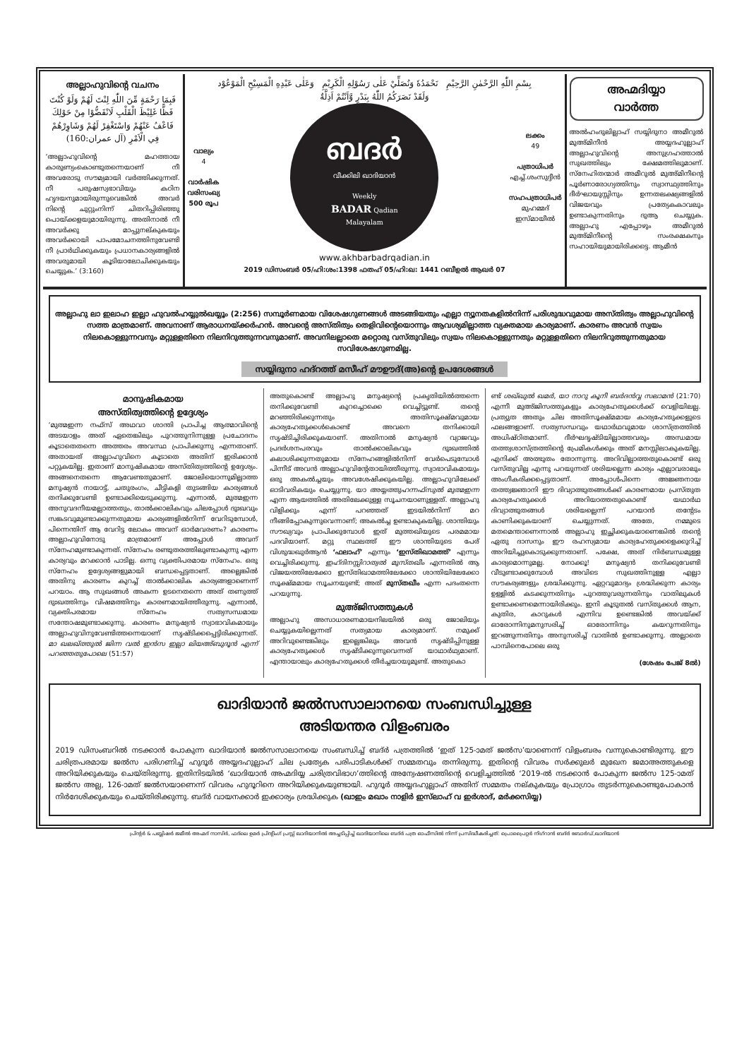അല്ലാഹുവിന്റെ വചനം
فَبِمَا رَحْمَةٍ مِّنَ اللّٰهِ لِنْتَ لَهُمْ وَلَوْ كُنْتَ فَظًّا غَلِيْظَ الْقَلْبِ لَانْفَضُّوْا مِنْ حَوْلِكَ فَاعْفُ عَنْهُمْ وَاسْتَغْفِرْ لَهُمْ وَشَاوِرْهُمْ فِي الْاَمْرِ (آل عمران:160)
‘അല്ലാഹുവിന്റെ മഹത്തായ കാരുണ്യംകൊണ്ടുതന്നെയാണ് നീ അവരോടു സൗമ്യമായി വർത്തിക്കുന്നത്. നീ പരുഷസ്വഭാവിയും കഠിന ഹൃദയനുമായിരുന്നുവെങ്കിൽ അവർ നിന്റെ ചുറ്റുംനിന്ന് ചിതറിപ്പിരിഞ്ഞു പൊയ്ക്കളയുമായിരുന്നു. അതിനാൽ നീ അവർക്കു മാപ്പുനല്കുകയും അവർക്കായി പാപമോചനത്തിനുവേണ്ടി നീ പ്രാർഥിക്കുകയും പ്രധാനകാര്യങ്ങളിൽ അവരുമായി കൂടിയാലോചിക്കുകയും ചെയ്യുക.’ (3:160)
بِسْمِ اللّٰهِ الرَّحْمٰنِ الرَّحِيْمِ نَحْمَدُهٗ وَنُصَلِّيْ عَلٰى رَسُوْلِهِ الْكَرِيْمِ وَعَلٰى عَبْدِهِ الْمَسِيْحِ الْمَوْعُوْد
وَلَقَدْ نَصَرَكُمُ اللّٰهُ بِبَدْرٍ وَّاَنْتُمْ اَذِلَّةٌ
വാല്യം
4
വാർഷിക
വരിസംഖ്യ
500 രൂപ
ബദർ
വീക്കിലി ഖാദിയാൻ
Weekly
BADAR Qadian
Malayalam
ലക്കം
49
പത്രാധിപർ
എച്ച്.ശംസുദ്ദീൻ
സഹപത്രാധിപർ
മുഹമ്മദ്
ഇസ്മായീൽ
www.akhbarbadrqadian.in
2019 ഡിസംബർ 05/ഹി:ശം:1398 ഫതഹ് 05/ഹി:ഖ: 1441 റബീഉൽ ആഖർ 07
അഹ്മദിയ്യാ
വാർത്ത
അൽഹംദുലില്ലാഹ് സയ്യിദുനാ അമീറുൽ മുഅ്മിനീൻ അയ്യദഹുല്ലാഹ് അല്ലാഹുവിന്റെ അനുഗ്രഹത്താൽ സുഖത്തിലും ക്ഷേമത്തിലുമാണ്. സ്നേഹിതന്മാർ അമീറുൽ മുഅ്മിനീന്റെ പൂർണാരോഗ്യത്തിനും സ്വാസ്ഥ്യത്തിനും ദീർഘായുസ്സിനും ഉന്നതലക്ഷ്യങ്ങളിൽ വിജയവും പ്രത്യേകകാവലും ഉണ്ടാകുന്നതിനും ദുആ ചെയ്യുക. അല്ലാഹു എപ്പോഴും അമീറുൽ മുഅ്മിനീന്റെ സംരക്ഷകനും സഹായിയുമായിരിക്കട്ടെ. ആമീൻ
അല്ലാഹു ലാ ഇലാഹ ഇല്ലാ ഹുവൽഹയ്യുൽഖയ്യൂം (2:256) സമ്പൂർണമായ വിശേഷഗുണങ്ങൾ അടങ്ങിയതും എല്ലാ ന്യൂനതകളിൽനിന്ന് പരിശുദ്ധവുമായ അസ്തിത്വം അല്ലാഹുവിന്റെ സത്ത മാത്രമാണ്. അവനാണ് ആരാധനയ്ക്കർഹൻ. അവന്റെ അസ്തിത്വം തെളിവിന്റെയൊന്നും ആവശ്യമില്ലാത്ത വ്യക്തമായ കാര്യമാണ്. കാരണം അവൻ സ്വയം നിലകൊള്ളുന്നവനും മറ്റുള്ളതിനെ നിലനിറുത്തുന്നവനുമാണ്. അവനിലല്ലാതെ മറ്റൊരു വസ്തുവിലും സ്വയം നിലകൊള്ളുന്നതും മറ്റുള്ളതിനെ നിലനിറുത്തുന്നതുമായ സവിശേഷഗുണമില്ല.
സയ്യിദുനാ ഹദ്റത്ത് മസീഹ് മൗഊദ്(അ)ന്റെ ഉപദേശങ്ങൾ
മാനുഷികമായ
അസ്തിത്വത്തിന്റെ ഉദ്ദേശ്യം
‘മുത്മഇന്ന നഫ്സ് അഥവാ ശാന്തി പ്രാപിച്ച ആത്മാവിന്റെ അടയാളം അത് ഏതെങ്കിലും പുറത്തുനിന്നുള്ള പ്രചോദനം കൂടാതെതന്നെ അത്തരം അവസ്ഥ പ്രാപിക്കുന്നു എന്നതാണ്. അതായത് അല്ലാഹുവിനെ കൂടാതെ അതിന് ഇരിക്കാൻ പറ്റുകയില്ല. ഇതാണ് മാനുഷികമായ അസ്തിത്വത്തിന്റെ ഉദ്ദേശ്യം. അങ്ങനെതന്നെ ആവേണ്ടതുമാണ്. ജോലിയൊന്നുമില്ലാത്ത മനുഷ്യൻ നായാട്ട്, ചതുരംഗം, ചീട്ടികളി തുടങ്ങിയ കാര്യങ്ങൾ തനിക്കുവേണ്ടി ഉണ്ടാക്കിയെടുക്കുന്നു. എന്നാൽ, മുത്മഇന്ന അനുവദനീയമല്ലാത്തതും, താൽക്കാലികവും ചിലപ്പോൾ ദുഃഖവും സങ്കടവുമുണ്ടാക്കുന്നതുമായ കാര്യങ്ങളിൽനിന്ന് വേറിടുമ്പോൾ, പിന്നെന്തിന് ആ വേറിട്ട ലോകം അവന് ഓർമവരണം? കാരണം അല്ലാഹുവിനോടു മാത്രമാണ് അപ്പോൾ അവന് സ്നേഹമുണ്ടാകുന്നത്. സ്നേഹം രണ്ടുതരത്തിലുണ്ടാകുന്നു എന്ന കാര്യവും മറക്കാൻ പാടില്ല. ഒന്നു വ്യക്തിപരമായ സ്നേഹം. ഒരു സ്നേഹം ഉദ്ദേശ്യങ്ങളുമായി ബന്ധപ്പെട്ടതാണ്. അല്ലെങ്കിൽ അതിനു കാരണം കുറച്ച് താൽക്കാലിക കാര്യങ്ങളാണെന്ന് പറയാം. ആ സുഖങ്ങൾ അകന്ന ഉടനെതന്നെ അത് തണുത്ത് ദുഃഖത്തിനും വിഷമത്തിനും കാരണമായിത്തീരുന്നു. എന്നാൽ, വ്യക്തിപരമായ സ്നേഹം സത്യസന്ധമായ സന്തോഷമുണ്ടാക്കുന്നു. കാരണം മനുഷ്യൻ സ്വാഭാവികമായും അല്ലാഹുവിനുവേണ്ടിത്തന്നെയാണ് സൃഷ്ടിക്കപ്പെട്ടിരിക്കുന്നത്. മാ ഖലഖ്ത്തുൽ ജിന്ന വൽ ഇൻസ ഇല്ലാ ലിയഅ്ബുദൂൻ എന്ന് പറഞ്ഞതുപോലെ (51:57)
അതുകൊണ്ട് അല്ലാഹു മനുഷ്യന്റെ പ്രകൃതിയിൽത്തന്നെ തനിക്കുവേണ്ടി കുറച്ചൊക്കെ വെച്ചിട്ടുണ്ട്. തന്റെ മറഞ്ഞിരിക്കുന്നതും അതിസൂക്ഷ്മവുമായ കാര്യഹേതുക്കൾകൊണ്ട് അവനെ തനിക്കായി സൃഷ്ടിച്ചിരിക്കുകയാണ്. അതിനാൽ മനുഷ്യൻ വ്യാജവും പ്രദർശനപരവും താൽക്കാലികവും ദുഃഖത്തിൽ കലാശിക്കുന്നതുമായ സ്നേഹങ്ങളിൽനിന്ന് വേർപെടുമ്പോൾ പിന്നീട് അവൻ അല്ലാഹുവിന്റേതായിത്തീരുന്നു. സ്വാഭാവികമായും ഒരു അകൽച്ചയും അവശേഷിക്കുകയില്ല. അല്ലാഹുവിലേക്ക് ഓടിവരികയും ചെയ്യുന്നു. യാ അയ്യത്തുഹന്നഫ്സുൽ മുത്മഇന്ന എന്ന ആയത്തിൽ അതിലേക്കുള്ള സൂചനയാണുള്ളത്. അല്ലാഹു വിളിക്കും എന്ന് പറഞ്ഞത് ഇടയിൽനിന്ന് മറ നീങ്ങിപ്പോകുന്നുവെന്നാണ്; അകൽച്ച ഉണ്ടാകുകയില്ല. ശാന്തിയും സൗഖ്യവും പ്രാപിക്കുമ്പോൾ ഇത് മുത്തഖിയുടെ പരമമായ പദവിയാണ്. മറ്റു സ്ഥലത്ത് ഈ ശാന്തിയുടെ പേര് വിശുദ്ധഖുർആൻ ‘ഫലാഹ്’ എന്നും ‘ഇസ്തിഖാമത്ത്’ എന്നും വെച്ചിരിക്കുന്നു. ഇഹ്ദിനസ്സിറാത്വൽ മുസ്തഖീം എന്നതിൽ ആ വിജയത്തിലേക്കോ ഇസ്തിഖാമത്തിലേക്കോ ശാന്തിയിലേക്കോ സൂക്ഷ്മമായ സൂചനയുണ്ട്; അത് മുസ്തഖീം എന്ന പദംതന്നെ പറയുന്നു.
മുഅ്ജിസത്തുകൾ
അല്ലാഹു അസാധാരണമായനിലയിൽ ഒരു ജോലിയും ചെയ്യുകയില്ലെന്നത് സത്യമായ കാര്യമാണ്. നമുക്ക് അറിവുണ്ടെങ്കിലും ഇല്ലെങ്കിലും അവൻ സൃഷ്ടിപ്പിനുള്ള കാര്യഹേതുക്കൾ സൃഷ്ടിക്കുന്നുവെന്നത് യാഥാർഥ്യമാണ്. എന്തായാലും കാര്യഹേതുക്കൾ തീർച്ചയായുമുണ്ട്. അതുകൊ
ണ്ട് ശഖ്ഖുൽ ഖമർ, യാ നാറു കൂനീ ബർദൻവ്വ സലാമൻ (21:70) എന്നീ മുഅ്ജിസത്തുകളും കാര്യഹേതുക്കൾക്ക് വെളിയിലല്ല. പ്രത്യുത അതും ചില അതിസൂക്ഷ്മമായ കാര്യഹേതുക്കളുടെ ഫലങ്ങളാണ്. സത്യസന്ധവും യഥാർഥവുമായ ശാസ്ത്രത്തിൽ അധിഷ്ഠിതമാണ്. ദീർഘദൃഷ്ടിയില്ലാത്തവരും അന്ധമായ തത്ത്വശാസ്ത്രത്തിന്റെ പ്രേമികൾക്കും അത് മനസ്സിലാകുകയില്ല. എനിക്ക് അത്ഭുതം തോന്നുന്നു. അറിവില്ലാത്തതുകൊണ്ട് ഒരു വസ്തുവില്ല എന്നു പറയുന്നത് ശരിയല്ലെന്ന കാര്യം എല്ലാവരാലും അംഗീകരിക്കപ്പെട്ടതാണ്. അപ്പോൾപിന്നെ അജ്ഞനായ തത്ത്വജ്ഞാനി ഈ ദിവ്യാത്ഭുതങ്ങൾക്ക് കാരണമായ പ്രസ്തുത കാര്യഹേതുക്കൾ അറിയാത്തതുകൊണ്ട് യഥാർഥ ദിവ്യാത്ഭുതങ്ങൾ ശരിയല്ലെന്ന് പറയാൻ തന്റേടം കാണിക്കുകയാണ് ചെയ്യുന്നത്. അതേ, നമ്മുടെ മതമെന്താണെന്നാൽ അല്ലാഹു ഇച്ഛിക്കുകയാണെങ്കിൽ തന്റെ ഏതു ദാസനും ഈ രഹസ്യമായ കാര്യഹേതുക്കളെക്കുറിച്ച് അറിയിച്ചുകൊടുക്കുന്നതാണ്. പക്ഷേ, അത് നിർബന്ധമുള്ള കാര്യമൊന്നുമല്ല. നോക്കൂ! മനുഷ്യൻ തനിക്കുവേണ്ടി വീടുണ്ടാക്കുമ്പോൾ അവിടെ സുഖത്തിനുള്ള എല്ലാ സൗകര്യങ്ങളും ശ്രദ്ധിക്കുന്നു. ഏറ്റവുമാദ്യം ശ്രദ്ധിക്കുന്ന കാര്യം ഉള്ളിൽ കടക്കുന്നതിനും പുറത്തുവരുന്നതിനും വാതിലുകൾ ഉണ്ടാക്കണമെന്നായിരിക്കും. ഇനി കൂടുതൽ വസ്തുക്കൾ ആന, കുതിര, കാറുകൾ എന്നിവ ഉണ്ടെങ്കിൽ അവയ്ക്ക് ഓരോന്നിനുമനുസരിച്ച് ഓരോന്നിനും കയറുന്നതിനും ഇറങ്ങുന്നതിനും അനുസരിച്ച് വാതിൽ ഉണ്ടാക്കുന്നു. അല്ലാതെ പാമ്പിനെപോലെ ഒരു
(ശേഷം പേജ് 8ൽ)
ഖാദിയാൻ ജൽസസാലാനയെ സംബന്ധിച്ചുള്ള
അടിയന്തര വിളംബരം
2019 ഡിസംബറിൽ നടക്കാൻ പോകുന്ന ഖാദിയാൻ ജൽസസാലാനയെ സംബന്ധിച്ച് ബദ്ർ പത്രത്തിൽ ‘ഇത് 125-ാമത് ജൽസ’യാണെന്ന് വിളംബരം വന്നുകൊണ്ടിരുന്നു. ഈ ചരിത്രപരമായ ജൽസ പരിഗണിച്ച് ഹുദൂർ അയ്യദഹുല്ലാഹ് ചില പ്രത്യേക പരിപാടികൾക്ക് സമ്മതവും തന്നിരുന്നു. ഇതിന്റെ വിവരം സർക്കുലർ മുഖേന ജമാഅത്തുകളെ അറിയിക്കുകയും ചെയ്തിരുന്നു. ഇതിനിടയിൽ ‘ഖാദിയാൻ അഹ്മദിയ്യ ചരിത്രവിഭാഗ’ത്തിന്റെ അന്വേഷണത്തിന്റെ വെളിച്ചത്തിൽ ‘2019-ൽ നടക്കാൻ പോകുന്ന ജൽസ 125-ാമത് ജൽസ അല്ല, 126-ാമത് ജൽസയാണെന്ന് വിവരം ഹുദൂറിനെ അറിയിക്കുകയുണ്ടായി. ഹുദൂർ അയ്യദഹുല്ലാഹ് അതിന് സമ്മതം നല്കുകയും പ്രോഗ്രാം തുടർന്നുകൊണ്ടുപോകാൻ നിർദേശിക്കുകയും ചെയ്തിരിക്കുന്നു. ബദ്ർ വായനക്കാർ ഇക്കാര്യം ശ്രദ്ധിക്കുക (ഖാഇം മഖാം നാളിർ ഇസ്‌ലാഹ് വ ഇർശാദ്, മർക്കസിയ്യ)
പ്രിന്റർ & പബ്ലിഷർ ജമീൽ അഹ്മദ് നാസിർ, ഫദ്‌ലെ ഉമർ പ്രിന്റിംഗ് പ്രസ്സ് ഖാദിയാനിൽ അച്ചടിപ്പിച്ച് ഖാദിയാനിലെ ബദ്ർ പത്ര ഓഫീസിൽ നിന്ന് പ്രസിദ്ധീകരിച്ചത്: പ്രൊപ്രൈറ്റർ നിഗ്‌റാൻ ബദ്ർ ബോർഡ്,ഖാദിയാൻ